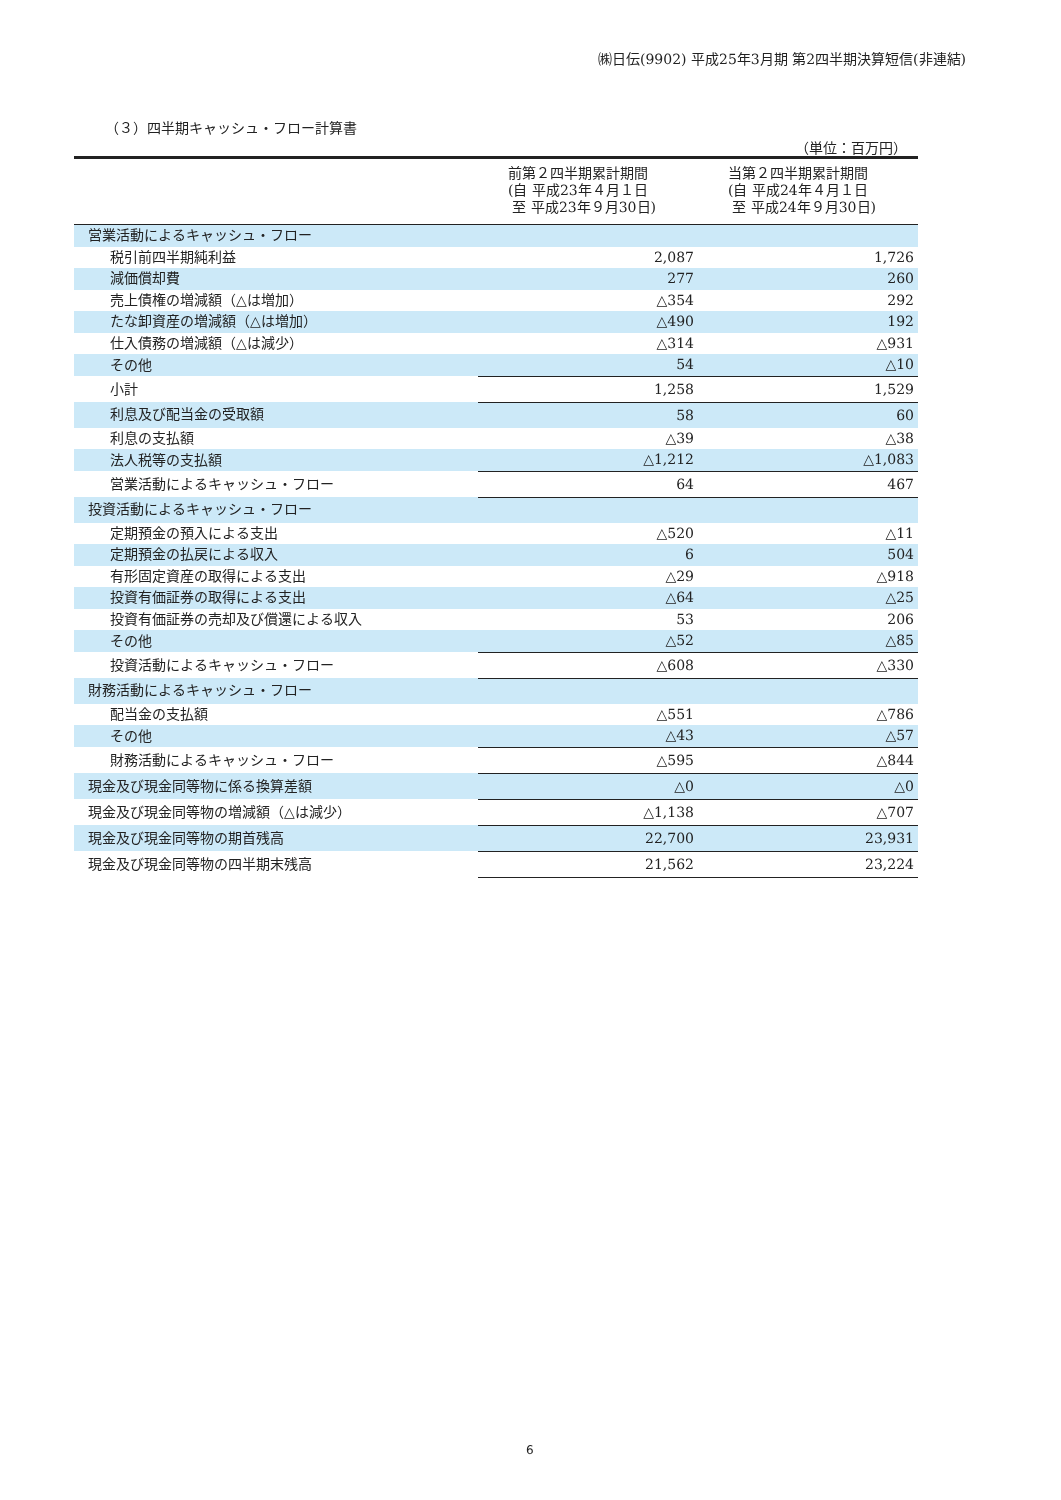㈱日伝(9902) 平成25年3月期 第2四半期決算短信(非連結)
（３）四半期キャッシュ・フロー計算書
（単位：百万円）
| | 前第２四半期累計期間 (自 平成23年４月１日 至 平成23年９月30日) | 当第２四半期累計期間 (自 平成24年４月１日 至 平成24年９月30日) |
| --- | --- | --- |
| 営業活動によるキャッシュ・フロー | | |
| 税引前四半期純利益 | 2,087 | 1,726 |
| 減価償却費 | 277 | 260 |
| 売上債権の増減額（△は増加） | △354 | 292 |
| たな卸資産の増減額（△は増加） | △490 | 192 |
| 仕入債務の増減額（△は減少） | △314 | △931 |
| その他 | 54 | △10 |
| 小計 | 1,258 | 1,529 |
| 利息及び配当金の受取額 | 58 | 60 |
| 利息の支払額 | △39 | △38 |
| 法人税等の支払額 | △1,212 | △1,083 |
| 営業活動によるキャッシュ・フロー | 64 | 467 |
| 投資活動によるキャッシュ・フロー | | |
| 定期預金の預入による支出 | △520 | △11 |
| 定期預金の払戻による収入 | 6 | 504 |
| 有形固定資産の取得による支出 | △29 | △918 |
| 投資有価証券の取得による支出 | △64 | △25 |
| 投資有価証券の売却及び償還による収入 | 53 | 206 |
| その他 | △52 | △85 |
| 投資活動によるキャッシュ・フロー | △608 | △330 |
| 財務活動によるキャッシュ・フロー | | |
| 配当金の支払額 | △551 | △786 |
| その他 | △43 | △57 |
| 財務活動によるキャッシュ・フロー | △595 | △844 |
| 現金及び現金同等物に係る換算差額 | △0 | △0 |
| 現金及び現金同等物の増減額（△は減少） | △1,138 | △707 |
| 現金及び現金同等物の期首残高 | 22,700 | 23,931 |
| 現金及び現金同等物の四半期末残高 | 21,562 | 23,224 |
6